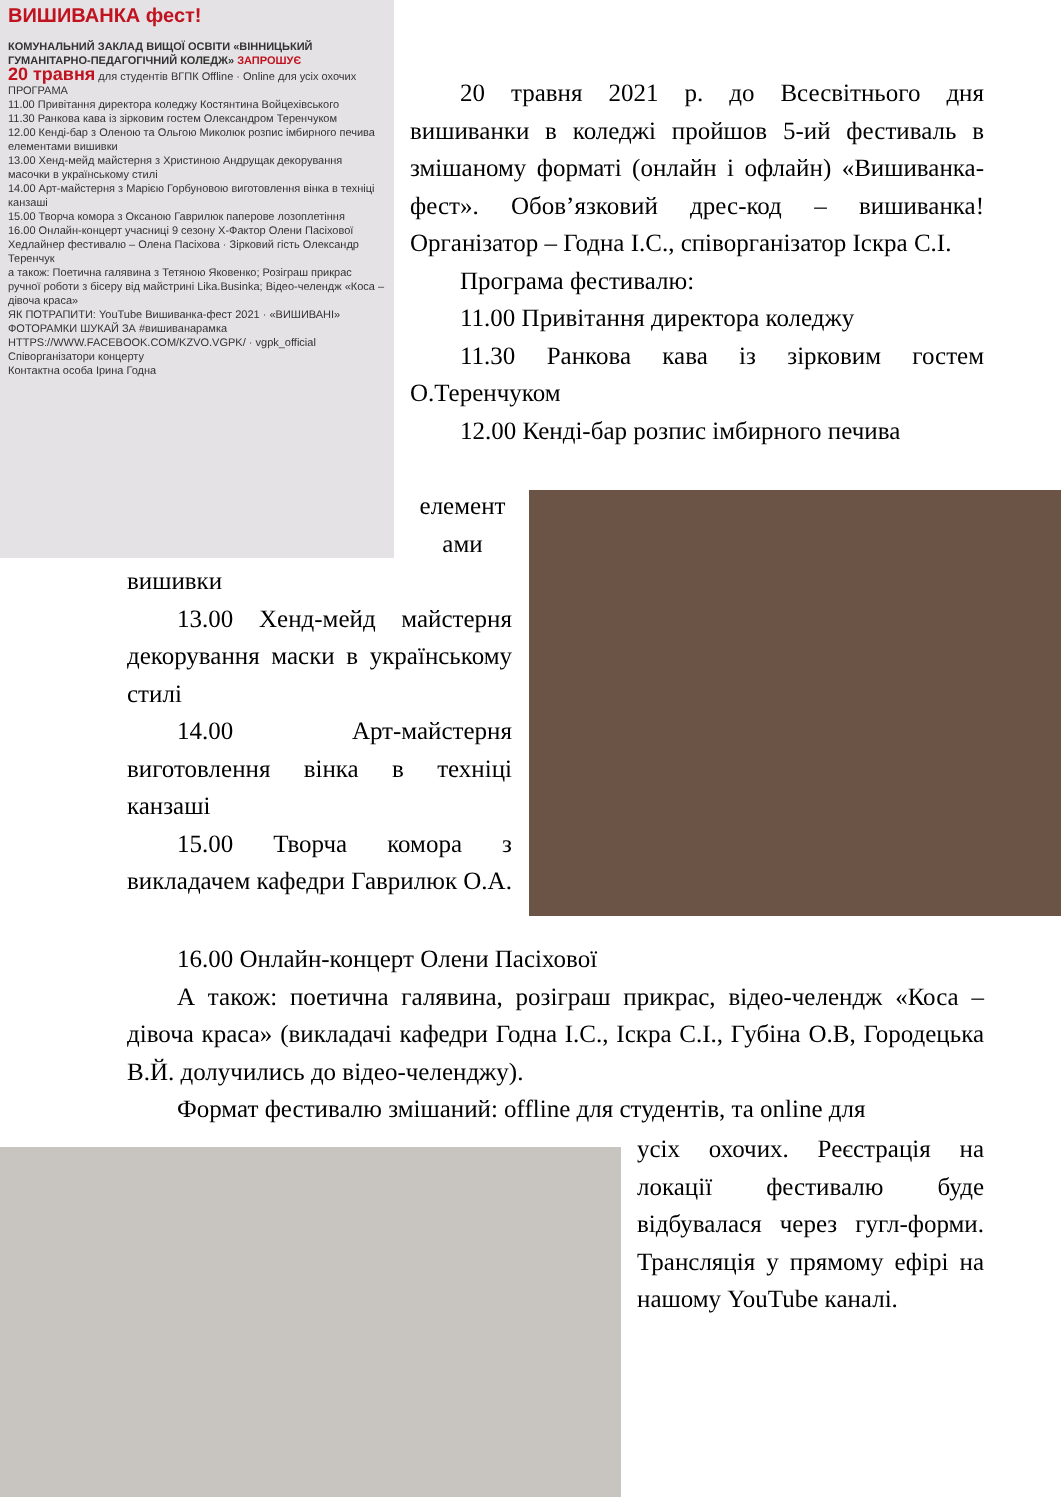ВИШИВАНКА фест!
КОМУНАЛЬНИЙ ЗАКЛАД ВИЩОЇ ОСВІТИ «ВІННИЦЬКИЙ ГУМАНІТАРНО-ПЕДАГОГІЧНИЙ КОЛЕДЖ» ЗАПРОШУЄ
20 травня для студентів ВГПК Offline · Online для усіх охочих
ПРОГРАМА
11.00 Привітання директора коледжу Костянтина Войцехівського
11.30 Ранкова кава із зірковим гостем Олександром Теренчуком
12.00 Кенді-бар з Оленою та Ольгою Миколюк розпис імбирного печива елементами вишивки
13.00 Хенд-мейд майстерня з Христиною Андрущак декорування масочки в українському стилі
14.00 Арт-майстерня з Марією Горбуновою виготовлення вінка в техніці канзаші
15.00 Творча комора з Оксаною Гаврилюк паперове лозоплетіння
16.00 Онлайн-концерт учасниці 9 сезону Х-Фактор Олени Пасіхової
Хедлайнер фестивалю – Олена Пасіхова · Зірковий гість Олександр Теренчук
а також: Поетична галявина з Тетяною Яковенко; Розіграш прикрас ручної роботи з бісеру від майстрині Lika.Businka; Відео-челендж «Коса – дівоча краса»
ЯК ПОТРАПИТИ: YouTube Вишиванка-фест 2021 · «ВИШИВАНІ» ФОТОРАМКИ ШУКАЙ ЗА #вишиванарамка
HTTPS://WWW.FACEBOOK.COM/KZVO.VGPK/ · vgpk_official
Співорганізатори концерту
Контактна особа Ірина Годна
20 травня 2021 р. до Всесвітнього дня вишиванки в коледжі пройшов 5-ий фестиваль в змішаному форматі (онлайн і офлайн) «Вишиванка-фест». Обов’язковий дрес-код – вишиванка! Організатор – Годна І.С., співорганізатор Іскра С.І.
Програма фестивалю:
11.00 Привітання директора коледжу
11.30 Ранкова кава із зірковим гостем О.Теренчуком
12.00 Кенді-бар розпис імбирного печива
елемент
ами
вишивки
13.00 Хенд-мейд майстерня декорування маски в українському стилі
14.00 Арт-майстерня виготовлення вінка в техніці канзаші
15.00 Творча комора з викладачем кафедри Гаврилюк О.А.
16.00 Онлайн-концерт Олени Пасіхової
А також: поетична галявина, розіграш прикрас, відео-челендж «Коса – дівоча краса» (викладачі кафедри Годна І.С., Іскра С.І., Губіна О.В, Городецька В.Й. долучились до відео-челенджу).
Формат фестивалю змішаний: offline для студентів, та online для
усіх охочих. Реєстрація на локації фестивалю буде відбувалася через гугл-форми. Трансляція у прямому ефірі на нашому YouTube каналі.